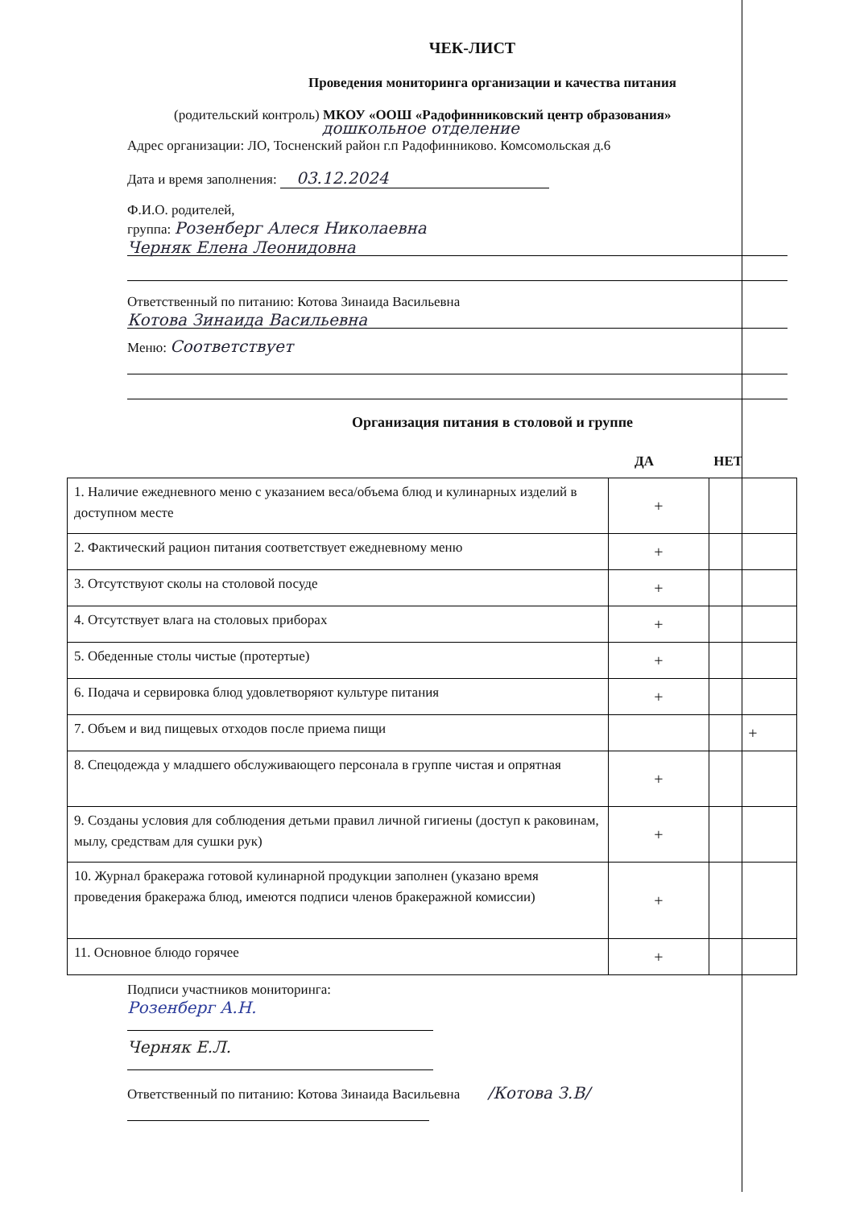ЧЕК-ЛИСТ
Проведения мониторинга организации и качества питания
(родительский контроль) МКОУ «ООШ «Радофинниковский центр образования»
дошкольное отделение
Адрес организации: ЛО, Тосненский район г.п Радофинниково. Комсомольская д.6
Дата и время заполнения: 03.12.2024
Ф.И.О. родителей,
группа: Розенберг Алеся Николаевна
Черняк Елена Леонидовна
Ответственный по питанию: Котова Зинаида Васильевна
Котова Зинаида Васильевна
Меню: Соответствует
Организация питания в столовой и группе
ДА НЕТ
| 1. Наличие ежедневного меню с указанием веса/объема блюд и кулинарных изделий в доступном месте | + | |
| 2. Фактический рацион питания соответствует ежедневному меню | + | |
| 3. Отсутствуют сколы на столовой посуде | + | |
| 4. Отсутствует влага на столовых приборах | + | |
| 5. Обеденные столы чистые (протертые) | + | |
| 6. Подача и сервировка блюд удовлетворяют культуре питания | + | |
| 7. Объем и вид пищевых отходов после приема пищи | | + |
| 8. Спецодежда у младшего обслуживающего персонала в группе чистая и опрятная | + | |
| 9. Созданы условия для соблюдения детьми правил личной гигиены (доступ к раковинам, мылу, средствам для сушки рук) | + | |
| 10. Журнал бракеража готовой кулинарной продукции заполнен (указано время проведения бракеража блюд, имеются подписи членов бракеражной комиссии) | + | |
| 11. Основное блюдо горячее | + | |
Подписи участников мониторинга:
Розенберг А.Н.
Черняк Е.Л.
Ответственный по питанию: Котова Зинаида Васильевна /Котова З.В/